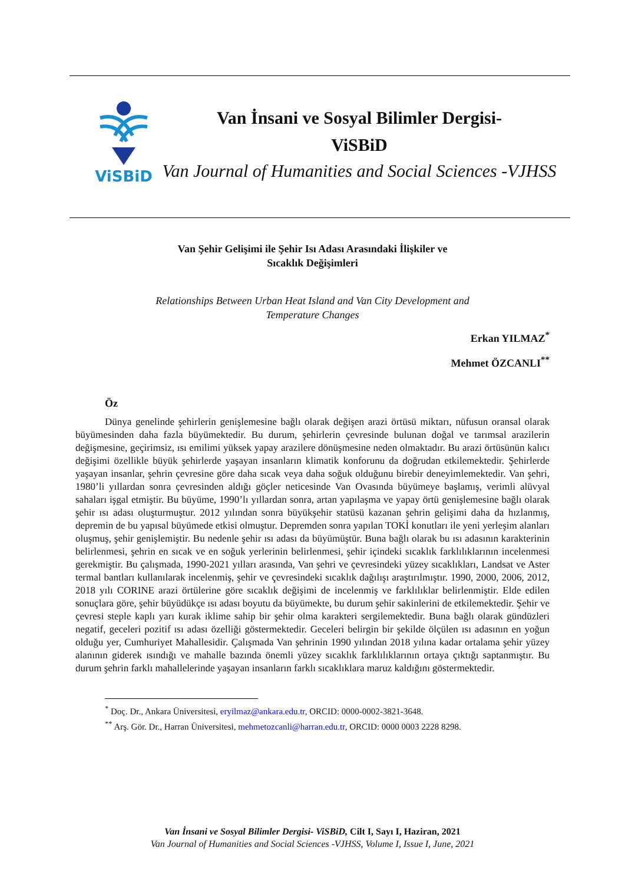ViSBiD
Van İnsani ve Sosyal Bilimler Dergisi-
ViSBiD
Van Journal of Humanities and Social Sciences -VJHSS
Van Şehir Gelişimi ile Şehir Isı Adası Arasındaki İlişkiler ve
Sıcaklık Değişimleri
Relationships Between Urban Heat Island and Van City Development and
Temperature Changes
Erkan YILMAZ<sup>*</sup>
Mehmet ÖZCANLI<sup>**</sup>
Öz
Dünya genelinde şehirlerin genişlemesine bağlı olarak değişen arazi örtüsü miktarı, nüfusun oransal olarak büyümesinden daha fazla büyümektedir. Bu durum, şehirlerin çevresinde bulunan doğal ve tarımsal arazilerin değişmesine, geçirimsiz, ısı emilimi yüksek yapay arazilere dönüşmesine neden olmaktadır. Bu arazi örtüsünün kalıcı değişimi özellikle büyük şehirlerde yaşayan insanların klimatik konforunu da doğrudan etkilemektedir. Şehirlerde yaşayan insanlar, şehrin çevresine göre daha sıcak veya daha soğuk olduğunu birebir deneyimlemektedir. Van şehri, 1980’li yıllardan sonra çevresinden aldığı göçler neticesinde Van Ovasında büyümeye başlamış, verimli alüvyal sahaları işgal etmiştir. Bu büyüme, 1990’lı yıllardan sonra, artan yapılaşma ve yapay örtü genişlemesine bağlı olarak şehir ısı adası oluşturmuştur. 2012 yılından sonra büyükşehir statüsü kazanan şehrin gelişimi daha da hızlanmış, depremin de bu yapısal büyümede etkisi olmuştur. Depremden sonra yapılan TOKİ konutları ile yeni yerleşim alanları oluşmuş, şehir genişlemiştir. Bu nedenle şehir ısı adası da büyümüştür. Buna bağlı olarak bu ısı adasının karakterinin belirlenmesi, şehrin en sıcak ve en soğuk yerlerinin belirlenmesi, şehir içindeki sıcaklık farklılıklarının incelenmesi gerekmiştir. Bu çalışmada, 1990-2021 yılları arasında, Van şehri ve çevresindeki yüzey sıcaklıkları, Landsat ve Aster termal bantları kullanılarak incelenmiş, şehir ve çevresindeki sıcaklık dağılışı araştırılmıştır. 1990, 2000, 2006, 2012, 2018 yılı CORINE arazi örtülerine göre sıcaklık değişimi de incelenmiş ve farklılıklar belirlenmiştir. Elde edilen sonuçlara göre, şehir büyüdükçe ısı adası boyutu da büyümekte, bu durum şehir sakinlerini de etkilemektedir. Şehir ve çevresi steple kaplı yarı kurak iklime sahip bir şehir olma karakteri sergilemektedir. Buna bağlı olarak gündüzleri negatif, geceleri pozitif ısı adası özelliği göstermektedir. Geceleri belirgin bir şekilde ölçülen ısı adasının en yoğun olduğu yer, Cumhuriyet Mahallesidir. Çalışmada Van şehrinin 1990 yılından 2018 yılına kadar ortalama şehir yüzey alanının giderek ısındığı ve mahalle bazında önemli yüzey sıcaklık farklılıklarının ortaya çıktığı saptanmıştır. Bu durum şehrin farklı mahallelerinde yaşayan insanların farklı sıcaklıklara maruz kaldığını göstermektedir.
<sup>*</sup> Doç. Dr., Ankara Üniversitesi, eryilmaz@ankara.edu.tr, ORCID: 0000-0002-3821-3648.
<sup>**</sup> Arş. Gör. Dr., Harran Üniversitesi, mehmetozcanli@harran.edu.tr, ORCID: 0000 0003 2228 8298.
Van İnsani ve Sosyal Bilimler Dergisi- ViSBiD, Cilt I, Sayı I, Haziran, 2021
Van Journal of Humanities and Social Sciences -VJHSS, Volume I, Issue I, June, 2021